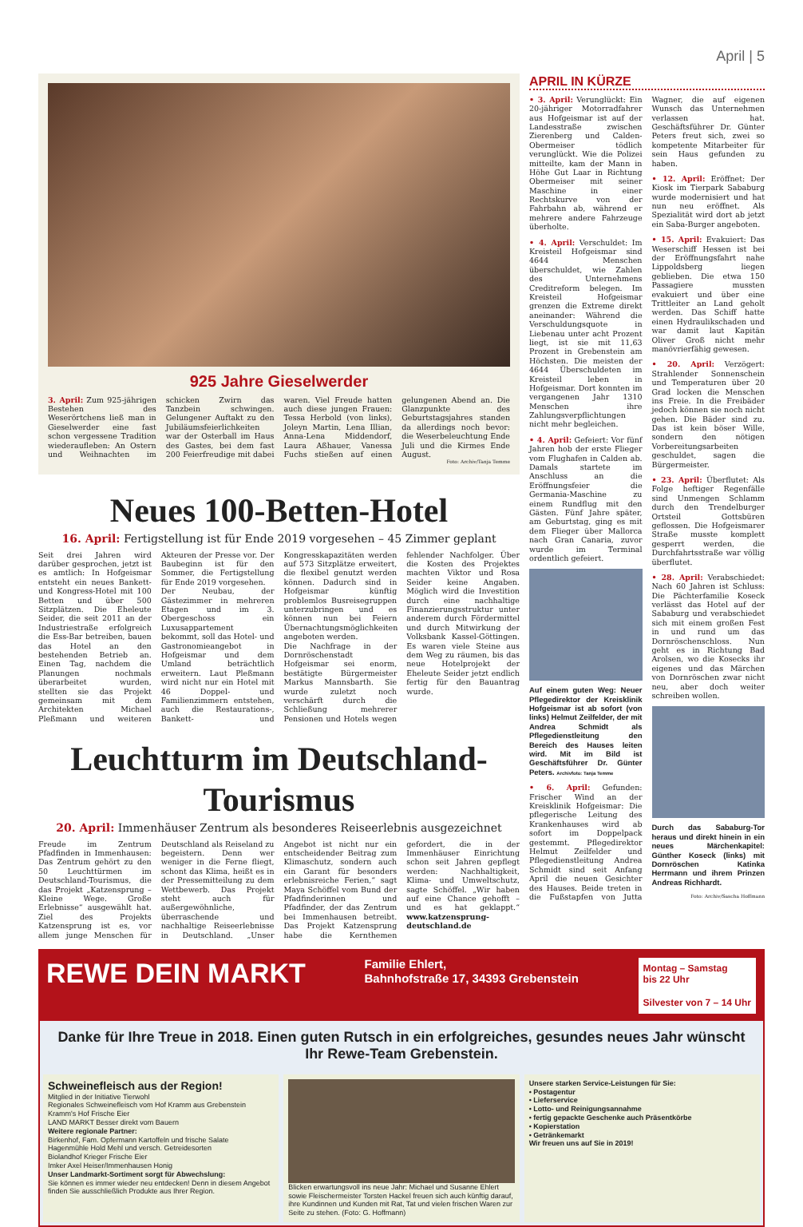April | 5
925 Jahre Gieselwerder
3. April: Zum 925-jährigen Bestehen des Weserörtchens ließ man in Gieselwerder eine fast schon vergessene Tradition wiederaufleben: An Ostern und Weihnachten im schicken Zwirn das Tanzbein schwingen. Gelungener Auftakt zu den Jubiläumsfeierlichkeiten war der Osterball im Haus des Gastes, bei dem fast 200 Feierfreudige mit dabei waren. Viel Freude hatten auch diese jungen Frauen: Tessa Herbold (von links), Joleyn Martin, Lena Illian, Anna-Lena Middendorf, Laura Aßhauer, Vanessa Fuchs stießen auf einen gelungenen Abend an. Die Glanzpunkte des Geburtstagsjahres standen da allerdings noch bevor: die Weserbeleuchtung Ende Juli und die Kirmes Ende August.
Foto: Archiv/Tanja Temme
Neues 100-Betten-Hotel
16. April: Fertigstellung ist für Ende 2019 vorgesehen – 45 Zimmer geplant
Seit drei Jahren wird darüber gesprochen, jetzt ist es amtlich: In Hofgeismar entsteht ein neues Bankett- und Kongress-Hotel mit 100 Betten und über 500 Sitzplätzen. Die Eheleute Seider, die seit 2011 an der Industriestraße erfolgreich die Ess-Bar betreiben, bauen das Hotel an den bestehenden Betrieb an. Einen Tag, nachdem die Planungen nochmals überarbeitet wurden, stellten sie das Projekt gemeinsam mit dem Architekten Michael Pleßmann und weiteren Akteuren der Presse vor. Der Baubeginn ist für den Sommer, die Fertigstellung für Ende 2019 vorgesehen.
Der Neubau, der Gästezimmer in mehreren Etagen und im 3. Obergeschoss ein Luxusappartement bekommt, soll das Hotel- und Gastronomieangebot in Hofgeismar und dem Umland beträchtlich erweitern. Laut Pleßmann wird nicht nur ein Hotel mit 46 Doppel- und Familienzimmern entstehen, auch die Restaurations-, Bankett- und Kongresskapazitäten werden auf 573 Sitzplätze erweitert, die flexibel genutzt werden können. Dadurch sind in Hofgeismar künftig problemlos Busreisegruppen unterzubringen und es können nun bei Feiern Übernachtungsmöglichkeiten angeboten werden.
Die Nachfrage in der Dornröschenstadt Hofgeismar sei enorm, bestätigte Bürgermeister Markus Mannsbarth. Sie wurde zuletzt noch verschärft durch die Schließung mehrerer Pensionen und Hotels wegen fehlender Nachfolger. Über die Kosten des Projektes machten Viktor und Rosa Seider keine Angaben. Möglich wird die Investition durch eine nachhaltige Finanzierungsstruktur unter anderem durch Fördermittel und durch Mitwirkung der Volksbank Kassel-Göttingen. Es waren viele Steine aus dem Weg zu räumen, bis das neue Hotelprojekt der Eheleute Seider jetzt endlich fertig für den Bauantrag wurde.
Leuchtturm im Deutschland-Tourismus
20. April: Immenhäuser Zentrum als besonderes Reiseerlebnis ausgezeichnet
Freude im Zentrum Pfadfinden in Immenhausen: Das Zentrum gehört zu den 50 Leuchttürmen im Deutschland-Tourismus, die das Projekt „Katzensprung – Kleine Wege. Große Erlebnisse“ ausgewählt hat. Ziel des Projekts Katzensprung ist es, vor allem junge Menschen für Deutschland als Reiseland zu begeistern. Denn wer weniger in die Ferne fliegt, schont das Klima, heißt es in der Pressemitteilung zu dem Wettbewerb. Das Projekt steht auch für außergewöhnliche, überraschende und nachhaltige Reiseerlebnisse in Deutschland. „Unser Angebot ist nicht nur ein entscheidender Beitrag zum Klimaschutz, sondern auch ein Garant für besonders erlebnisreiche Ferien,“ sagt Maya Schöffel vom Bund der Pfadfinderinnen und Pfadfinder, der das Zentrum bei Immenhausen betreibt. Das Projekt Katzensprung habe die Kernthemen gefordert, die in der Immenhäuser Einrichtung schon seit Jahren gepflegt werden: Nachhaltigkeit, Klima- und Umweltschutz, sagte Schöffel. „Wir haben auf eine Chance gehofft – und es hat geklappt.“ www.katzensprung-deutschland.de
APRIL IN KÜRZE
• 3. April: Verunglückt: Ein 20-jähriger Motorradfahrer aus Hofgeismar ist auf der Landesstraße zwischen Zierenberg und Calden-Obermeiser tödlich verunglückt. Wie die Polizei mitteilte, kam der Mann in Höhe Gut Laar in Richtung Obermeiser mit seiner Maschine in einer Rechtskurve von der Fahrbahn ab, während er mehrere andere Fahrzeuge überholte.
• 4. April: Verschuldet: Im Kreisteil Hofgeismar sind 4644 Menschen überschuldet, wie Zahlen des Unternehmens Creditreform belegen. Im Kreisteil Hofgeismar grenzen die Extreme direkt aneinander: Während die Verschuldungsquote in Liebenau unter acht Prozent liegt, ist sie mit 11,63 Prozent in Grebenstein am Höchsten. Die meisten der 4644 Überschuldeten im Kreisteil leben in Hofgeismar. Dort konnten im vergangenen Jahr 1310 Menschen ihre Zahlungsverpflichtungen nicht mehr begleichen.
• 4. April: Gefeiert: Vor fünf Jahren hob der erste Flieger vom Flughafen in Calden ab. Damals startete im Anschluss an die Eröffnungsfeier die Germania-Maschine zu einem Rundflug mit den Gästen. Fünf Jahre später, am Geburtstag, ging es mit dem Flieger über Mallorca nach Gran Canaria, zuvor wurde im Terminal ordentlich gefeiert.
Auf einem guten Weg: Neuer Pflegedirektor der Kreisklinik Hofgeismar ist ab sofort (von links) Helmut Zeilfelder, der mit Andrea Schmidt als Pflegedienstleitung den Bereich des Hauses leiten wird. Mit im Bild ist Geschäftsführer Dr. Günter Peters. Archivfoto: Tanja Temme
• 6. April: Gefunden: Frischer Wind an der Kreisklinik Hofgeismar: Die pflegerische Leitung des Krankenhauses wird ab sofort im Doppelpack gestemmt. Pflegedirektor Helmut Zeilfelder und Pflegedienstleitung Andrea Schmidt sind seit Anfang April die neuen Gesichter des Hauses. Beide treten in die Fußstapfen von Jutta Wagner, die auf eigenen Wunsch das Unternehmen verlassen hat. Geschäftsführer Dr. Günter Peters freut sich, zwei so kompetente Mitarbeiter für sein Haus gefunden zu haben.
• 12. April: Eröffnet: Der Kiosk im Tierpark Sababurg wurde modernisiert und hat nun neu eröffnet. Als Spezialität wird dort ab jetzt ein Saba-Burger angeboten.
• 15. April: Evakuiert: Das Weserschiff Hessen ist bei der Eröffnungsfahrt nahe Lippoldsberg liegen geblieben. Die etwa 150 Passagiere mussten evakuiert und über eine Trittleiter an Land geholt werden. Das Schiff hatte einen Hydraulikschaden und war damit laut Kapitän Oliver Groß nicht mehr manövrierfähig gewesen.
• 20. April: Verzögert: Strahlender Sonnenschein und Temperaturen über 20 Grad locken die Menschen ins Freie. In die Freibäder jedoch können sie noch nicht gehen. Die Bäder sind zu. Das ist kein böser Wille, sondern den nötigen Vorbereitungsarbeiten geschuldet, sagen die Bürgermeister.
• 23. April: Überflutet: Als Folge heftiger Regenfälle sind Unmengen Schlamm durch den Trendelburger Ortsteil Gottsbüren geflossen. Die Hofgeismarer Straße musste komplett gesperrt werden, die Durchfahrtsstraße war völlig überflutet.
• 28. April: Verabschiedet: Nach 60 Jahren ist Schluss: Die Pächterfamilie Koseck verlässt das Hotel auf der Sababurg und verabschiedet sich mit einem großen Fest in und rund um das Dornröschenschloss. Nun geht es in Richtung Bad Arolsen, wo die Kosecks ihr eigenes und das Märchen von Dornröschen zwar nicht neu, aber doch weiter schreiben wollen.
Durch das Sababurg-Tor heraus und direkt hinein in ein neues Märchenkapitel: Günther Koseck (links) mit Dornröschen Katinka Herrmann und ihrem Prinzen Andreas Richhardt.
Foto: Archiv/Sascha Hoffmann
REWE DEIN MARKT
Familie Ehlert,
Bahnhofstraße 17, 34393 Grebenstein
Montag – Samstag
bis 22 Uhr
Silvester von 7 – 14 Uhr
Danke für Ihre Treue in 2018. Einen guten Rutsch in ein erfolgreiches, gesundes neues Jahr wünscht Ihr Rewe-Team Grebenstein.
Schweinefleisch aus der Region!
Mitglied in der Initiative Tierwohl
Regionales Schweinefleisch vom Hof Kramm aus Grebenstein
Kramm's Hof Frische Eier
LAND MARKT Besser direkt vom Bauern
Weitere regionale Partner:
Birkenhof, Fam. Opfermann Kartoffeln und frische Salate
Hagenmühle Hold Mehl und versch. Getreidesorten
Biolandhof Krieger Frische Eier
Imker Axel Heiser/Immenhausen Honig
Unser Landmarkt-Sortiment sorgt für Abwechslung:
Sie können es immer wieder neu entdecken! Denn in diesem Angebot finden Sie ausschließlich Produkte aus Ihrer Region.
Blicken erwartungsvoll ins neue Jahr: Michael und Susanne Ehlert sowie Fleischermeister Torsten Hackel freuen sich auch künftig darauf, ihre Kundinnen und Kunden mit Rat, Tat und vielen frischen Waren zur Seite zu stehen. (Foto: G. Hoffmann)
Unsere starken Service-Leistungen für Sie:
• Postagentur
• Lieferservice
• Lotto- und Reinigungsannahme
• fertig gepackte Geschenke auch Präsentkörbe
• Kopierstation
• Getränkemarkt
Wir freuen uns auf Sie in 2019!